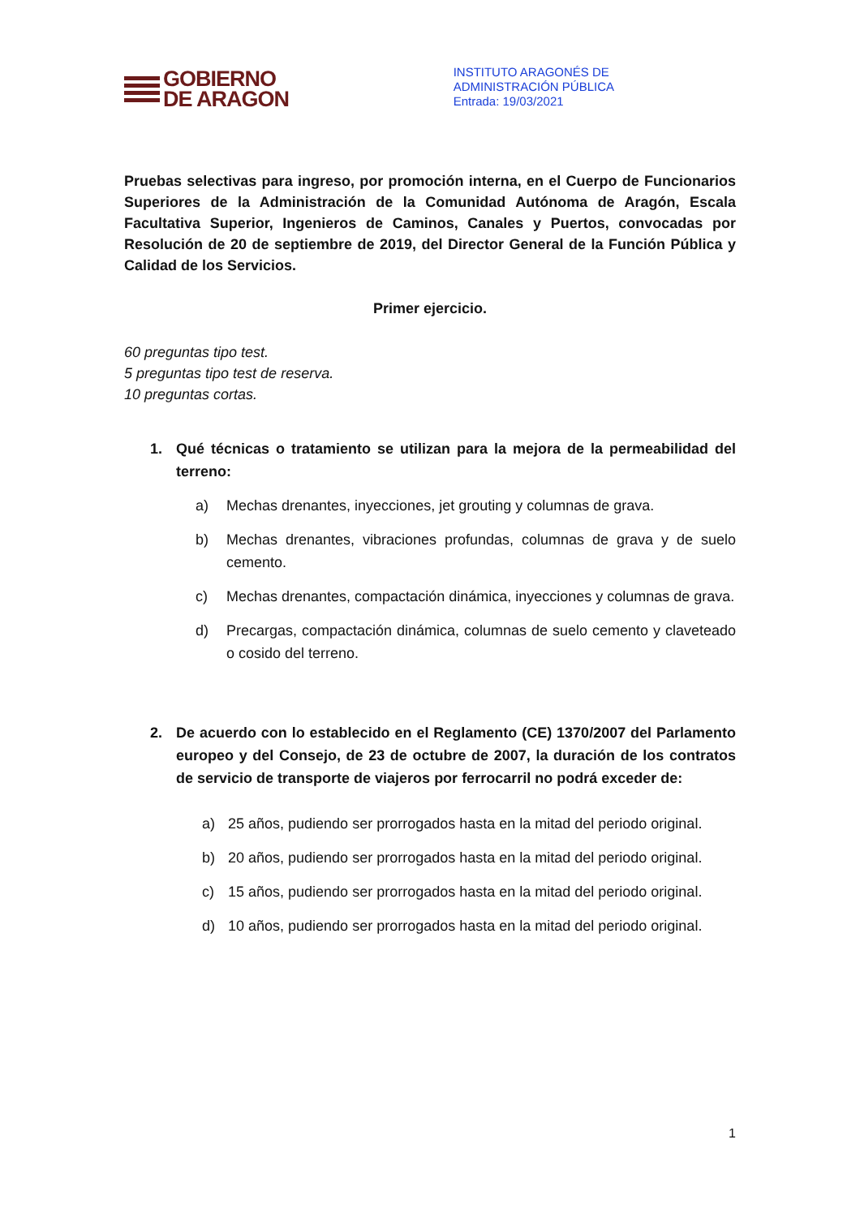GOBIERNO
DE ARAGON
INSTITUTO ARAGONÉS DE
ADMINISTRACIÓN PÚBLICA
Entrada: 19/03/2021
Pruebas selectivas para ingreso, por promoción interna, en el Cuerpo de Funcionarios Superiores de la Administración de la Comunidad Autónoma de Aragón, Escala Facultativa Superior, Ingenieros de Caminos, Canales y Puertos, convocadas por Resolución de 20 de septiembre de 2019, del Director General de la Función Pública y Calidad de los Servicios.
Primer ejercicio.
60 preguntas tipo test.
5 preguntas tipo test de reserva.
10 preguntas cortas.
1. Qué técnicas o tratamiento se utilizan para la mejora de la permeabilidad del terreno:
a) Mechas drenantes, inyecciones, jet grouting y columnas de grava.
b) Mechas drenantes, vibraciones profundas, columnas de grava y de suelo cemento.
c) Mechas drenantes, compactación dinámica, inyecciones y columnas de grava.
d) Precargas, compactación dinámica, columnas de suelo cemento y claveteado o cosido del terreno.
2. De acuerdo con lo establecido en el Reglamento (CE) 1370/2007 del Parlamento europeo y del Consejo, de 23 de octubre de 2007, la duración de los contratos de servicio de transporte de viajeros por ferrocarril no podrá exceder de:
a) 25 años, pudiendo ser prorrogados hasta en la mitad del periodo original.
b) 20 años, pudiendo ser prorrogados hasta en la mitad del periodo original.
c) 15 años, pudiendo ser prorrogados hasta en la mitad del periodo original.
d) 10 años, pudiendo ser prorrogados hasta en la mitad del periodo original.
1